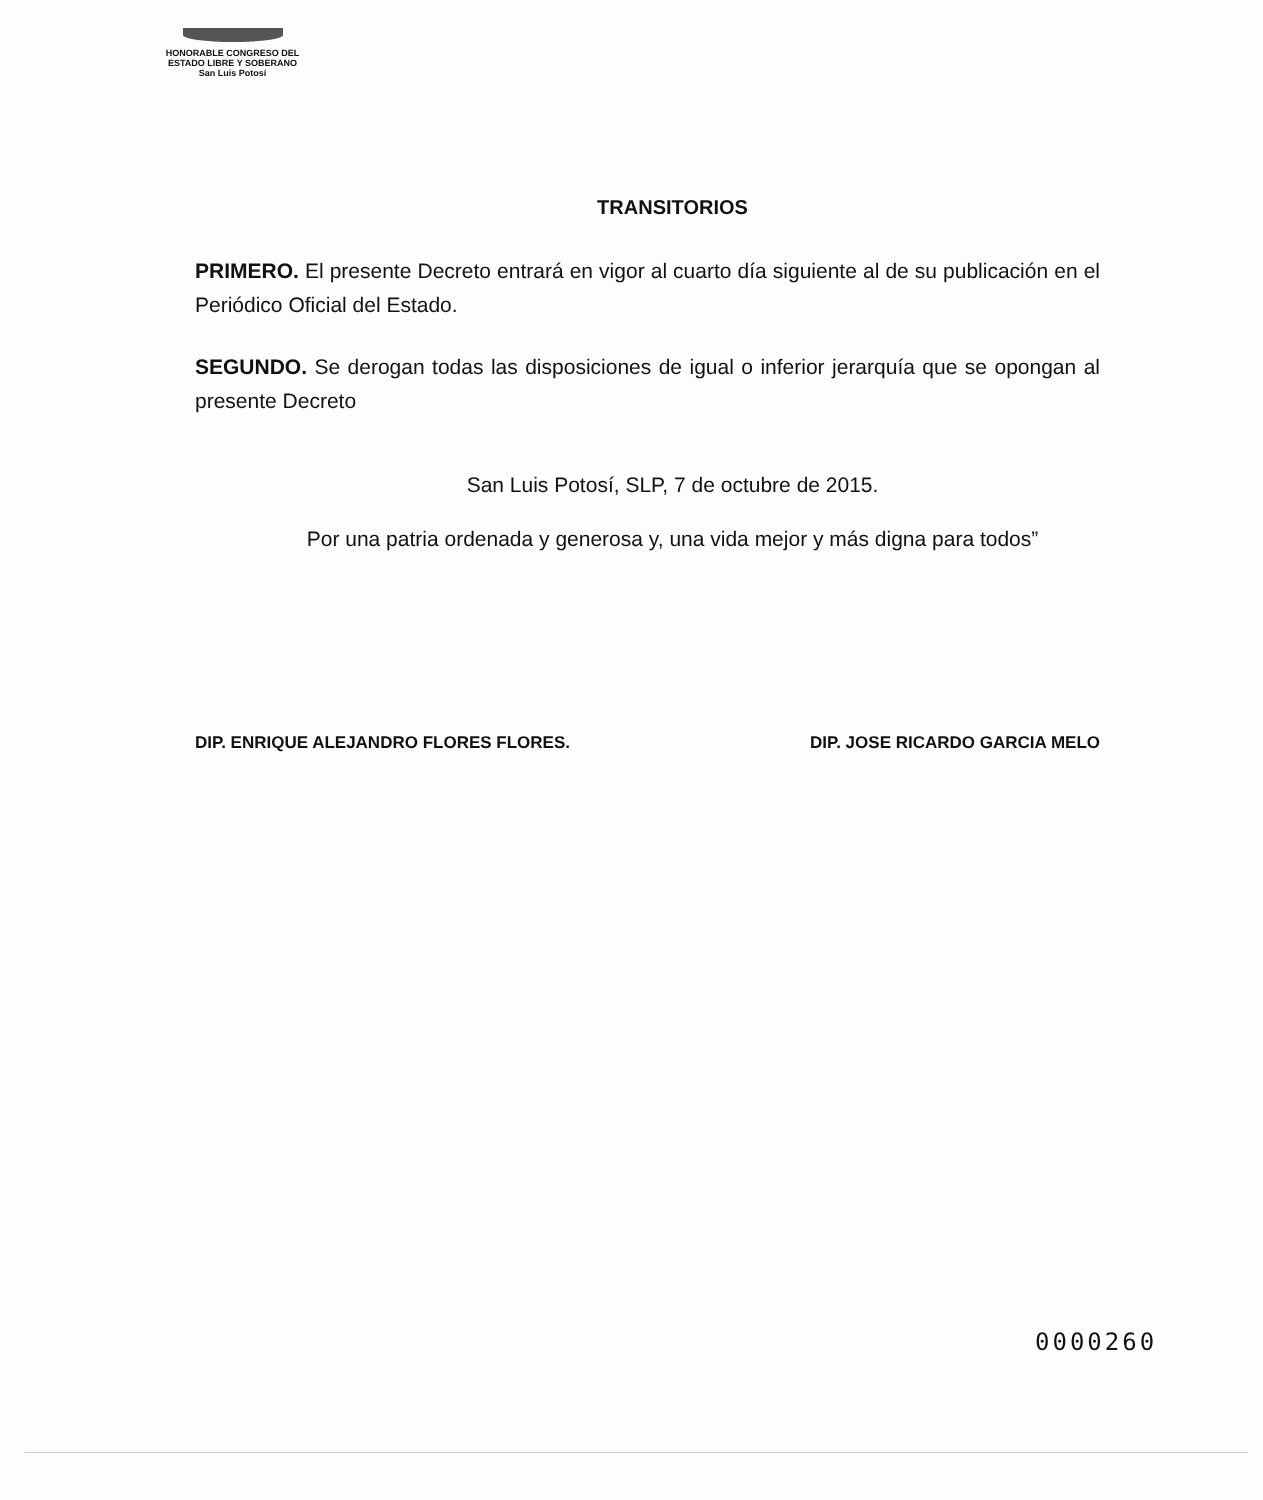HONORABLE CONGRESO DEL
ESTADO LIBRE Y SOBERANO
San Luis Potosí
TRANSITORIOS
PRIMERO. El presente Decreto entrará en vigor al cuarto día siguiente al de su publicación en el Periódico Oficial del Estado.
SEGUNDO. Se derogan todas las disposiciones de igual o inferior jerarquía que se opongan al presente Decreto
San Luis Potosí, SLP, 7 de octubre de 2015.
Por una patria ordenada y generosa y, una vida mejor y más digna para todos”
DIP. ENRIQUE ALEJANDRO FLORES FLORES. DIP. JOSE RICARDO GARCIA MELO
0000260